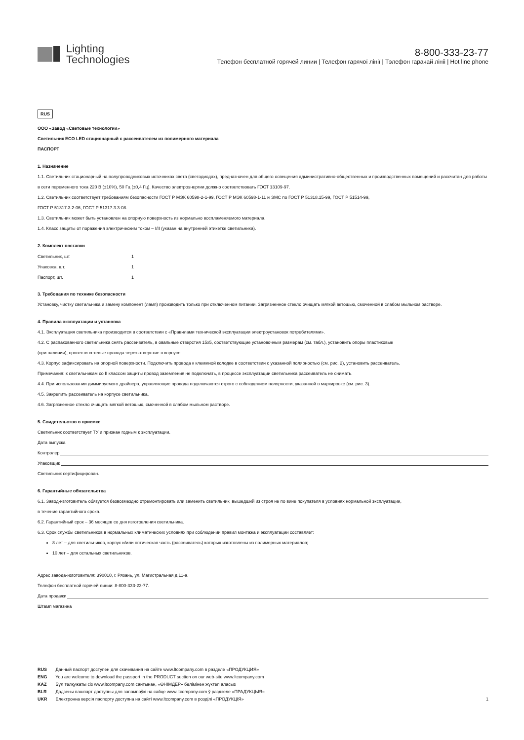Lighting
Technologies
8-800-333-23-77
Телефон бесплатной горячей линии | Телефон гарячої лінії | Тэлефон гарачай лінii | Hot line phone
RUS
ООО «Завод «Световые технологии»
Светильник ECO LED стационарный с рассеивателем из полимерного материала
ПАСПОРТ
1. Назначение
1.1. Светильник стационарный на полупроводниковых источниках света (светодиодах), предназначен для общего освещения административно-общественных и производственных помещений и рассчитан для работы в сети переменного тока 220 В (±10%), 50 Гц (±0,4 Гц). Качество электроэнергии должно соответствовать ГОСТ 13109-97.
1.2. Светильник соответствует требованиям безопасности ГОСТ Р МЭК 60598-2-1-99, ГОСТ Р МЭК 60598-1-11 и ЭМС по ГОСТ Р 51318.15-99, ГОСТ Р 51514-99,
ГОСТ Р 51317.3.2-06, ГОСТ Р 51317.3.3-08.
1.3. Светильник может быть установлен на опорную поверхность из нормально воспламеняемого материала.
1.4. Класс защиты от поражения электрическим током – I/II (указан на внутренней этикетке светильника).
2. Комплект поставки
| Светильник, шт. | 1 |
| Упаковка, шт. | 1 |
| Паспорт, шт. | 1 |
3. Требования по технике безопасности
Установку, чистку светильника и замену компонент (ламп) производить только при отключенном питании. Загрязненное стекло очищать мягкой ветошью, смоченной в слабом мыльном растворе.
4. Правила эксплуатации и установка
4.1. Эксплуатация светильника производится в соответствии с «Правилами технической эксплуатации электроустановок потребителями».
4.2. С распакованного светильника снять рассеиватель, в овальные отверстия 15х5, соответствующие установочным размерам (см. табл.), установить опоры пластиковые
(при наличии), провести сетевые провода через отверстие в корпусе.
4.3. Корпус зафиксировать на опорной поверхности. Подключить провода к клеммной колодке в соответствии с указанной полярностью (см. рис. 2), установить рассеиватель.
Примечания: к светильникам со II классом защиты провод заземления не подключать, в процессе эксплуатации светильника рассеиватель не снимать.
4.4. При использовании диммируемого драйвера, управляющие провода подключаются строго с соблюдением полярности, указанной в маркировке (см. рис. 3).
4.5. Закрепить рассеиватель на корпусе светильника.
4.6. Загрязненное стекло очищать мягкой ветошью, смоченной в слабом мыльном растворе.
5. Свидетельство о приемке
Светильник соответствует ТУ и признан годным к эксплуатации.
Дата выпуска
Контролер
Упаковщик
Светильник сертифицирован.
6. Гарантийные обязательства
6.1. Завод-изготовитель обязуется безвозмездно отремонтировать или заменить светильник, вышедший из строя не по вине покупателя в условиях нормальной эксплуатации,
в течение гарантийного срока.
6.2. Гарантийный срок – 36 месяцев со дня изготовления светильника.
6.3. Срок службы светильников в нормальных климатических условиях при соблюдении правил монтажа и эксплуатации составляет:
8 лет – для светильников, корпус и/или оптическая часть (рассеиватель) которых изготовлены из полимерных материалов;
10 лет – для остальных светильников.
Адрес завода-изготовителя: 390010, г. Рязань, ул. Магистральная д.11-а.
Телефон бесплатной горячей линии: 8-800-333-23-77.
Дата продажи
Штамп магазина
RUS Данный паспорт доступен для скачивания на сайте www.ltcompany.com в разделе «ПРОДУКЦИЯ»
ENG You are welcome to download the passport in the PRODUCT section on our web-site www.ltcompany.com
KAZ Бұл төлқұжаты сіз www.ltcompany.com сайтынан, «ӨНІМДЕР» бөлімінен жүктеп аласыз
BLR Дадзены пашпарт даступны для запампоўкі на сайце www.ltcompany.com ў раздзеле «ПРАДУКЦЫЯ»
UKR Електронна версія паспорту доступна на сайті www.ltcompany.com в розділі «ПРОДУКЦІЯ» 1